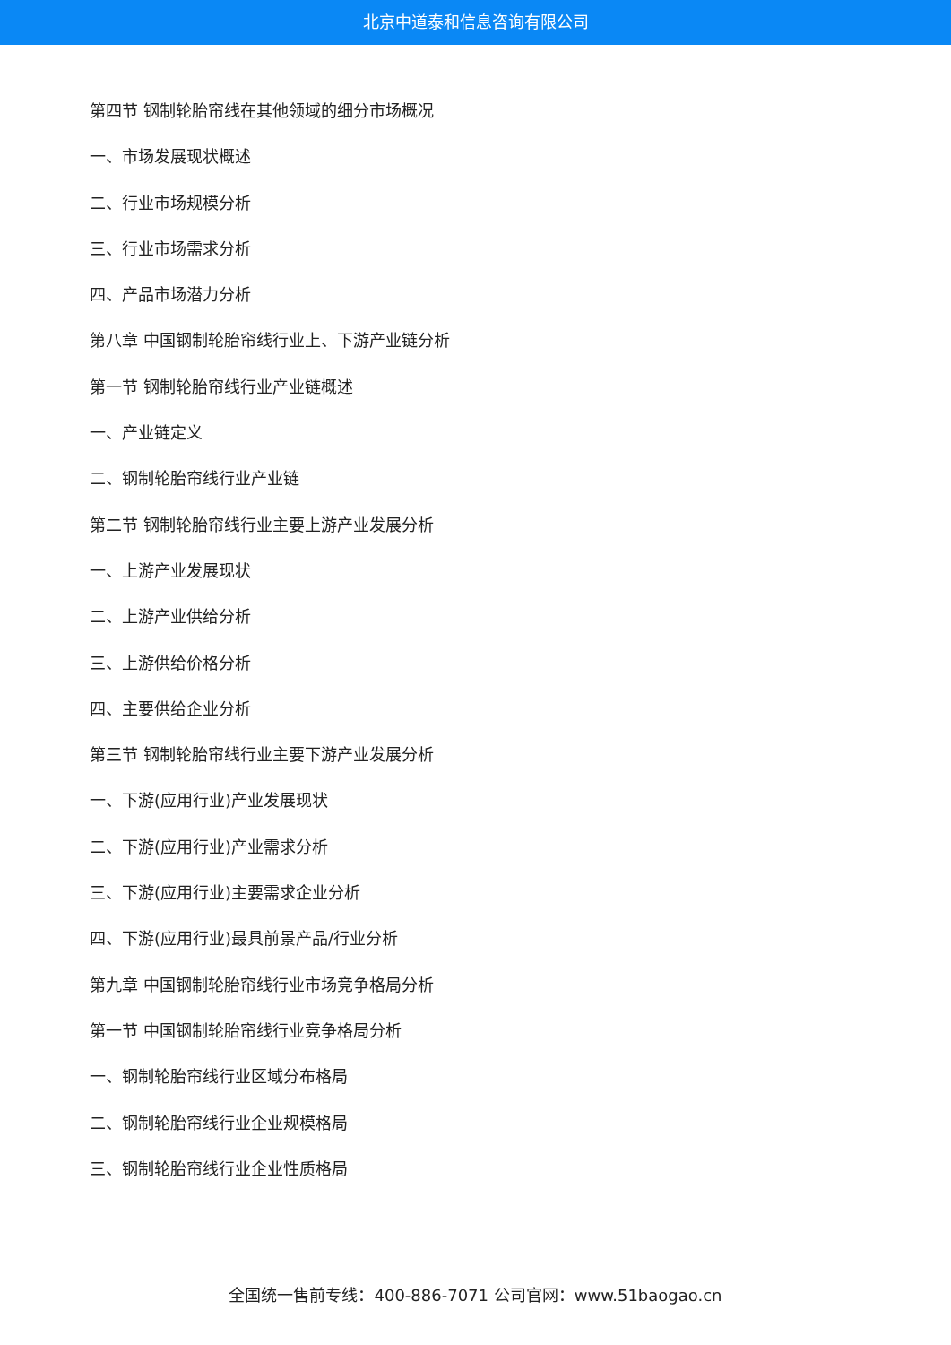北京中道泰和信息咨询有限公司
第四节 钢制轮胎帘线在其他领域的细分市场概况
一、市场发展现状概述
二、行业市场规模分析
三、行业市场需求分析
四、产品市场潜力分析
第八章 中国钢制轮胎帘线行业上、下游产业链分析
第一节 钢制轮胎帘线行业产业链概述
一、产业链定义
二、钢制轮胎帘线行业产业链
第二节 钢制轮胎帘线行业主要上游产业发展分析
一、上游产业发展现状
二、上游产业供给分析
三、上游供给价格分析
四、主要供给企业分析
第三节 钢制轮胎帘线行业主要下游产业发展分析
一、下游(应用行业)产业发展现状
二、下游(应用行业)产业需求分析
三、下游(应用行业)主要需求企业分析
四、下游(应用行业)最具前景产品/行业分析
第九章 中国钢制轮胎帘线行业市场竞争格局分析
第一节 中国钢制轮胎帘线行业竞争格局分析
一、钢制轮胎帘线行业区域分布格局
二、钢制轮胎帘线行业企业规模格局
三、钢制轮胎帘线行业企业性质格局
全国统一售前专线：400-886-7071 公司官网：www.51baogao.cn